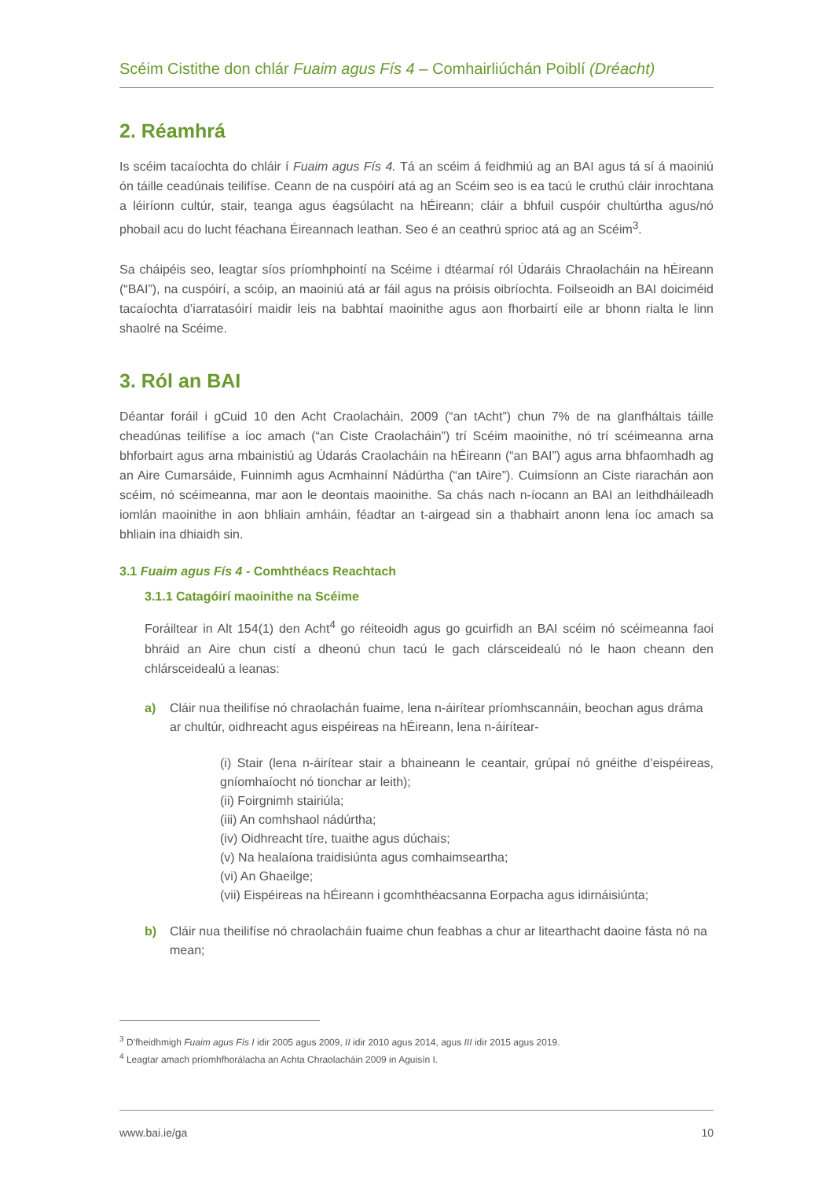Scéim Cistithe don chlár Fuaim agus Fís 4 – Comhairliúchán Poiblí (Dréacht)
2. Réamhrá
Is scéim tacaíochta do chláir í Fuaim agus Fís 4. Tá an scéim á feidhmiú ag an BAI agus tá sí á maoiniú ón táille ceadúnais teilifíse. Ceann de na cuspóirí atá ag an Scéim seo is ea tacú le cruthú cláir inrochtana a léiríonn cultúr, stair, teanga agus éagsúlacht na hÉireann; cláir a bhfuil cuspóir chultúrtha agus/nó phobail acu do lucht féachana Éireannach leathan. Seo é an ceathrú sprioc atá ag an Scéim<sup>3</sup>.
Sa cháipéis seo, leagtar síos príomhphointí na Scéime i dtéarmaí ról Údaráis Chraolacháin na hÉireann (“BAI”), na cuspóirí, a scóip, an maoiniú atá ar fáil agus na próisis oibríochta. Foilseoidh an BAI doiciméid tacaíochta d’iarratasóirí maidir leis na babhtaí maoinithe agus aon fhorbairtí eile ar bhonn rialta le linn shaolré na Scéime.
3. Ról an BAI
Déantar foráil i gCuid 10 den Acht Craolacháin, 2009 (“an tAcht”) chun 7% de na glanfháltais táille cheadúnas teilifíse a íoc amach (“an Ciste Craolacháin”) trí Scéim maoinithe, nó trí scéimeanna arna bhforbairt agus arna mbainistiú ag Údarás Craolacháin na hÉireann (“an BAI”) agus arna bhfaomhadh ag an Aire Cumarsáide, Fuinnimh agus Acmhainní Nádúrtha (“an tAire”). Cuimsíonn an Ciste riarachán aon scéim, nó scéimeanna, mar aon le deontais maoinithe. Sa chás nach n-íocann an BAI an leithdháileadh iomlán maoinithe in aon bhliain amháin, féadtar an t-airgead sin a thabhairt anonn lena íoc amach sa bhliain ina dhiaidh sin.
3.1 Fuaim agus Fís 4 - Comhthéacs Reachtach
3.1.1 Catagóirí maoinithe na Scéime
Foráiltear in Alt 154(1) den Acht<sup>4</sup> go réiteoidh agus go gcuirfidh an BAI scéim nó scéimeanna faoi bhráid an Aire chun cistí a dheonú chun tacú le gach clársceidealú nó le haon cheann den chlársceidealú a leanas:
a) Cláir nua theilifíse nó chraolachán fuaime, lena n-áirítear príomhscannáin, beochan agus dráma ar chultúr, oidhreacht agus eispéireas na hÉireann, lena n-áirítear-
(i) Stair (lena n-áirítear stair a bhaineann le ceantair, grúpaí nó gnéithe d’eispéireas, gníomhaíocht nó tionchar ar leith);
(ii) Foirgnimh stairiúla;
(iii) An comhshaol nádúrtha;
(iv) Oidhreacht tíre, tuaithe agus dúchais;
(v) Na healaíona traidisiúnta agus comhaimseartha;
(vi) An Ghaeilge;
(vii) Eispéireas na hÉireann i gcomhthéacsanna Eorpacha agus idirnáisiúnta;
b) Cláir nua theilifíse nó chraolacháin fuaime chun feabhas a chur ar litearthacht daoine fásta nó na mean;
<sup>3</sup> D’fheidhmigh Fuaim agus Fís I idir 2005 agus 2009, II idir 2010 agus 2014, agus III idir 2015 agus 2019.
<sup>4</sup> Leagtar amach príomhfhorálacha an Achta Chraolacháin 2009 in Aguisín I.
www.bai.ie/ga 10